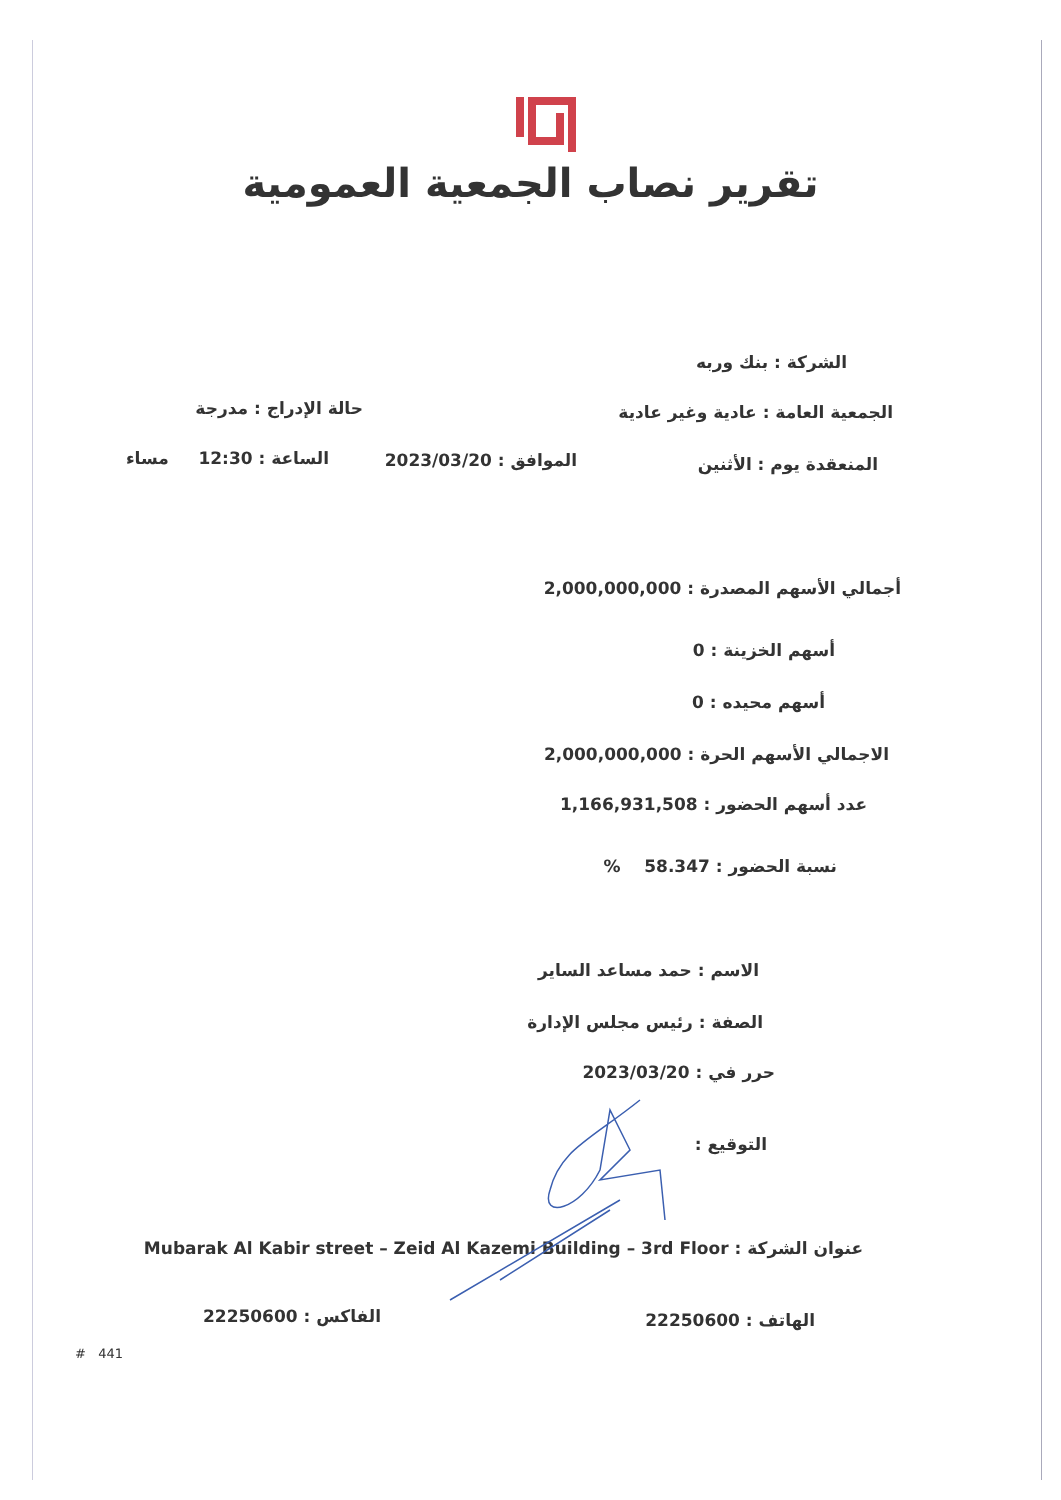تقرير نصاب الجمعية العمومية
الشركة : بنك وربه
الجمعية العامة : عادية وغير عادية حالة الإدراج : مدرجة
المنعقدة يوم : الأثنين الموافق : 2023/03/20 الساعة : 12:30 مساء
أجمالي الأسهم المصدرة : 2,000,000,000
أسهم الخزينة : 0
أسهم محيده : 0
الاجمالي الأسهم الحرة : 2,000,000,000
عدد أسهم الحضور : 1,166,931,508
نسبة الحضور : 58.347 %
الاسم : حمد مساعد الساير
الصفة : رئيس مجلس الإدارة
حرر في : 2023/03/20
التوقيع :
عنوان الشركة : Mubarak Al Kabir street – Zeid Al Kazemi Building – 3rd Floor
الهاتف : 22250600 الفاكس : 22250600
# 441